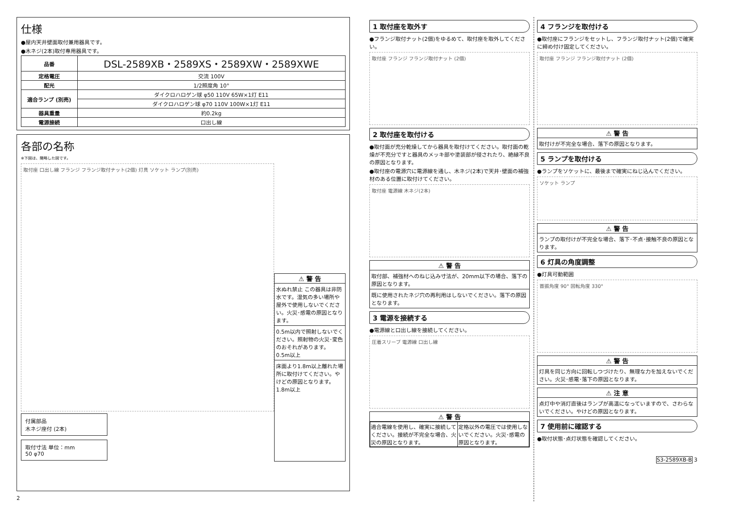仕様
●屋内天井壁面取付兼用器具です。
●木ネジ(2本)取付専用器具です。
| 品番 | DSL-2589XB・2589XS・2589XW・2589XWE |
| 定格電圧 | 交流 100V |
| 配光 | 1/2照度角 10° |
| 適合ランプ (別売) | ダイクロハロゲン球 φ50 110V 65W×1灯 E11 |
| | ダイクロハロゲン球 φ70 110V 100W×1灯 E11 |
| 器具重量 | 約0.2kg |
| 電源接続 | 口出し線 |
各部の名称
※下図は、簡略した図です。
取付座 口出し線 フランジ フランジ取付ナット(2個) 灯具 ソケット ランプ(別売)
付属部品
木ネジ座付 (2本)
取付寸法 単位：mm
50 φ70
⚠ 警 告
水ぬれ禁止 この器具は非防水です。湿気の多い場所や屋外で使用しないでください。火災･感電の原因となります。
0.5m以内で照射しないでください。照射物の火災･変色のおそれがあります。
0.5m以上
床面より1.8m以上離れた場所に取付けてください。やけどの原因となります。
1.8m以上
2
1 取付座を取外す
●フランジ取付ナット(2個)をゆるめて、取付座を取外してください。
取付座 フランジ フランジ取付ナット (2個)
2 取付座を取付ける
●取付面が充分乾燥してから器具を取付けてください。取付面の乾燥が不充分ですと器具のメッキ部や塗装部が侵されたり、絶縁不良の原因となります。
●取付座の電源穴に電源線を通し、木ネジ(2本)で天井･壁面の補強材のある位置に取付けてください。
取付座 電源線 木ネジ(2本)
⚠ 警 告
取付部、補強材へのねじ込み寸法が、20mm以下の場合、落下の原因となります。
既に使用されたネジ穴の再利用はしないでください。落下の原因となります。
3 電源を接続する
●電源線と口出し線を接続してください。
圧着スリーブ 電源線 口出し線
⚠ 警 告
| 適合電線を使用し、確実に接続してください。接続が不完全な場合、火災の原因となります。 | 定格以外の電圧では使用しないでください。火災･感電の原因となります。 |
4 フランジを取付ける
●取付座にフランジをセットし、フランジ取付ナット(2個)で確実に締め付け固定してください。
取付座 フランジ フランジ取付ナット (2個)
⚠ 警 告
取付けが不完全な場合、落下の原因となります。
5 ランプを取付ける
●ランプをソケットに、最後まで確実にねじ込んでください。
ソケット ランプ
⚠ 警 告
ランプの取付けが不完全な場合、落下･不点･接触不良の原因となります。
6 灯具の角度調整
●灯具可動範囲
首振角度 90° 回転角度 330°
⚠ 警 告
灯具を同じ方向に回転しつづけたり、無理な力を加えないでください。火災･感電･落下の原因となります。
⚠ 注 意
点灯中や消灯直後はランプが高温になっていますので、さわらないでください。やけどの原因となります。
7 使用前に確認する
●取付状態･点灯状態を確認してください。
S3-2589XB-B 3